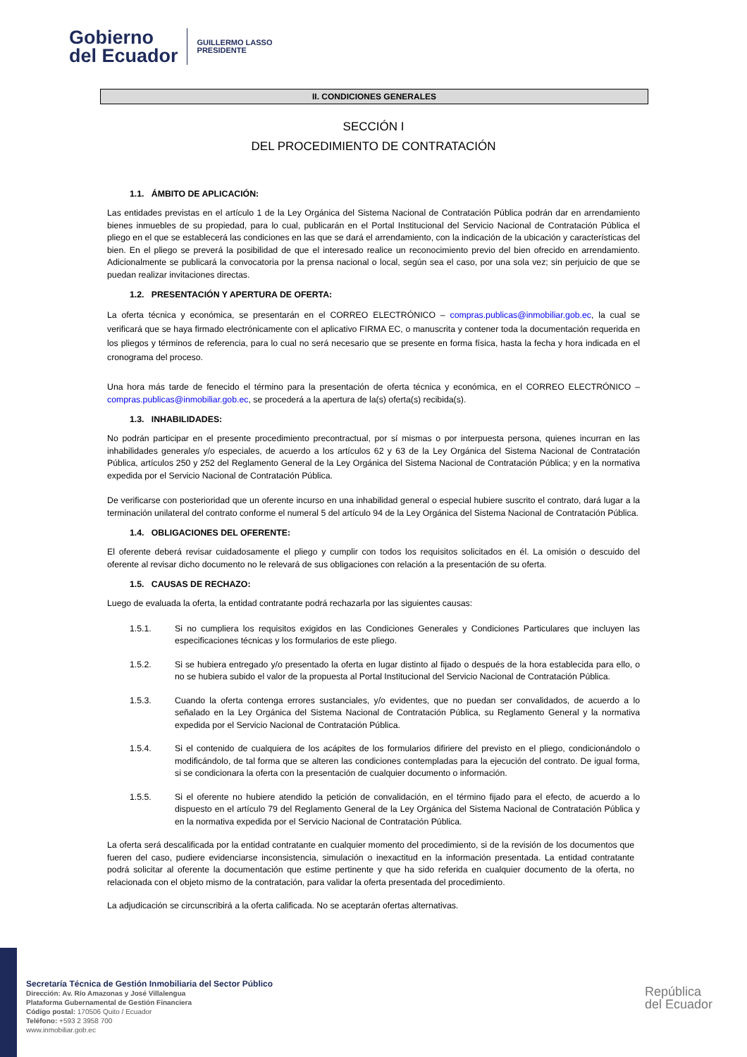Gobierno
del Ecuador
GUILLERMO LASSO
PRESIDENTE
II. CONDICIONES GENERALES
SECCIÓN I
DEL PROCEDIMIENTO DE CONTRATACIÓN
1.1. ÁMBITO DE APLICACIÓN:
Las entidades previstas en el artículo 1 de la Ley Orgánica del Sistema Nacional de Contratación Pública podrán dar en arrendamiento bienes inmuebles de su propiedad, para lo cual, publicarán en el Portal Institucional del Servicio Nacional de Contratación Pública el pliego en el que se establecerá las condiciones en las que se dará el arrendamiento, con la indicación de la ubicación y características del bien. En el pliego se preverá la posibilidad de que el interesado realice un reconocimiento previo del bien ofrecido en arrendamiento. Adicionalmente se publicará la convocatoria por la prensa nacional o local, según sea el caso, por una sola vez; sin perjuicio de que se puedan realizar invitaciones directas.
1.2. PRESENTACIÓN Y APERTURA DE OFERTA:
La oferta técnica y económica, se presentarán en el CORREO ELECTRÓNICO – compras.publicas@inmobiliar.gob.ec, la cual se verificará que se haya firmado electrónicamente con el aplicativo FIRMA EC, o manuscrita y contener toda la documentación requerida en los pliegos y términos de referencia, para lo cual no será necesario que se presente en forma física, hasta la fecha y hora indicada en el cronograma del proceso.
Una hora más tarde de fenecido el término para la presentación de oferta técnica y económica, en el CORREO ELECTRÓNICO – compras.publicas@inmobiliar.gob.ec, se procederá a la apertura de la(s) oferta(s) recibida(s).
1.3. INHABILIDADES:
No podrán participar en el presente procedimiento precontractual, por sí mismas o por interpuesta persona, quienes incurran en las inhabilidades generales y/o especiales, de acuerdo a los artículos 62 y 63 de la Ley Orgánica del Sistema Nacional de Contratación Pública, artículos 250 y 252 del Reglamento General de la Ley Orgánica del Sistema Nacional de Contratación Pública; y en la normativa expedida por el Servicio Nacional de Contratación Pública.
De verificarse con posterioridad que un oferente incurso en una inhabilidad general o especial hubiere suscrito el contrato, dará lugar a la terminación unilateral del contrato conforme el numeral 5 del artículo 94 de la Ley Orgánica del Sistema Nacional de Contratación Pública.
1.4. OBLIGACIONES DEL OFERENTE:
El oferente deberá revisar cuidadosamente el pliego y cumplir con todos los requisitos solicitados en él. La omisión o descuido del oferente al revisar dicho documento no le relevará de sus obligaciones con relación a la presentación de su oferta.
1.5. CAUSAS DE RECHAZO:
Luego de evaluada la oferta, la entidad contratante podrá rechazarla por las siguientes causas:
1.5.1. Si no cumpliera los requisitos exigidos en las Condiciones Generales y Condiciones Particulares que incluyen las especificaciones técnicas y los formularios de este pliego.
1.5.2. Si se hubiera entregado y/o presentado la oferta en lugar distinto al fijado o después de la hora establecida para ello, o no se hubiera subido el valor de la propuesta al Portal Institucional del Servicio Nacional de Contratación Pública.
1.5.3. Cuando la oferta contenga errores sustanciales, y/o evidentes, que no puedan ser convalidados, de acuerdo a lo señalado en la Ley Orgánica del Sistema Nacional de Contratación Pública, su Reglamento General y la normativa expedida por el Servicio Nacional de Contratación Pública.
1.5.4. Si el contenido de cualquiera de los acápites de los formularios difiriere del previsto en el pliego, condicionándolo o modificándolo, de tal forma que se alteren las condiciones contempladas para la ejecución del contrato. De igual forma, si se condicionara la oferta con la presentación de cualquier documento o información.
1.5.5. Si el oferente no hubiere atendido la petición de convalidación, en el término fijado para el efecto, de acuerdo a lo dispuesto en el artículo 79 del Reglamento General de la Ley Orgánica del Sistema Nacional de Contratación Pública y en la normativa expedida por el Servicio Nacional de Contratación Pública.
La oferta será descalificada por la entidad contratante en cualquier momento del procedimiento, si de la revisión de los documentos que fueren del caso, pudiere evidenciarse inconsistencia, simulación o inexactitud en la información presentada. La entidad contratante podrá solicitar al oferente la documentación que estime pertinente y que ha sido referida en cualquier documento de la oferta, no relacionada con el objeto mismo de la contratación, para validar la oferta presentada del procedimiento.
La adjudicación se circunscribirá a la oferta calificada. No se aceptarán ofertas alternativas.
Secretaría Técnica de Gestión Inmobiliaria del Sector Público
Dirección: Av. Río Amazonas y José Villalengua
Plataforma Gubernamental de Gestión Financiera
Código postal: 170506 Quito / Ecuador
Teléfono: +593 2 3958 700
www.inmobiliar.gob.ec
República
del Ecuador